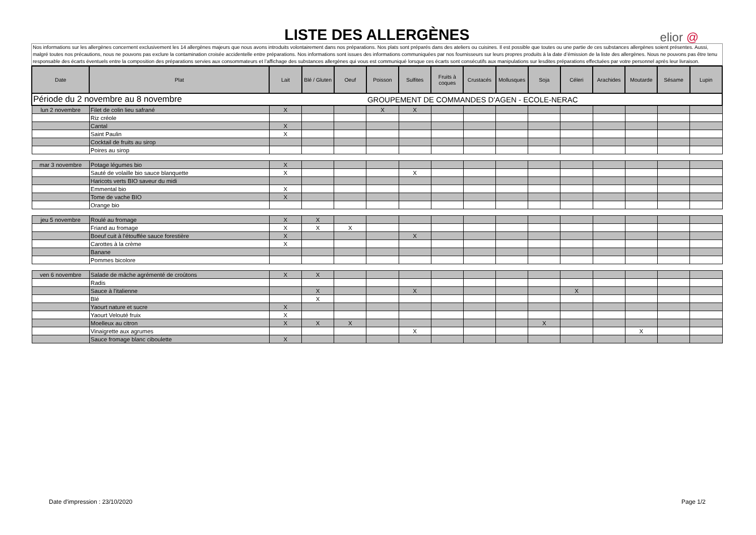LISTE DES ALLERGÈNES
elior @
Nos informations sur les allergènes concernent exclusivement les 14 allergènes majeurs que nous avons introduits volontairement dans nos préparations. Nos plats sont préparés dans des ateliers ou cuisines. Il est possible que toutes ou une partie de ces substances allergènes soient présentes. Aussi, malgré toutes nos précautions, nous ne pouvons pas exclure la contamination croisée accidentelle entre préparations. Nos informations sont issues des informations communiquées par nos fournisseurs sur leurs propres produits à la date d’émission de la liste des allergènes. Nous ne pouvons pas être tenu responsable des écarts éventuels entre la composition des préparations servies aux consommateurs et l’affichage des substances allergènes qui vous est communiqué lorsque ces écarts sont consécutifs aux manipulations sur lesdites préparations effectuées par votre personnel après leur livraison.
| Date | Plat | Lait | Blé / Gluten | Oeuf | Poisson | Sulfites | Fruits à coques | Crustacés | Mollusques | Soja | Céleri | Arachides | Moutarde | Sésame | Lupin |
| --- | --- | --- | --- | --- | --- | --- | --- | --- | --- | --- | --- | --- | --- | --- | --- |
| Période du 2 novembre au 8 novembre | | | | | GROUPEMENT DE COMMANDES D'AGEN - ECOLE-NERAC | | | | | | | | | | |
| lun 2 novembre | Filet de colin lieu safrané | X | | | X | X | | | | | | | | | |
| | Riz créole | | | | | | | | | | | | | | |
| | Cantal | X | | | | | | | | | | | | | |
| | Saint Paulin | X | | | | | | | | | | | | | |
| | Cocktail de fruits au sirop | | | | | | | | | | | | | | |
| | Poires au sirop | | | | | | | | | | | | | | |
| mar 3 novembre | Potage légumes bio | X | | | | | | | | | | | | | |
| | Sauté de volaille bio sauce blanquette | X | | | | X | | | | | | | | | |
| | Haricots verts BIO saveur du midi | | | | | | | | | | | | | | |
| | Emmental bio | X | | | | | | | | | | | | | |
| | Tome de vache BIO | X | | | | | | | | | | | | | |
| | Orange bio | | | | | | | | | | | | | | |
| jeu 5 novembre | Roulé au fromage | X | X | | | | | | | | | | | | |
| | Friand au fromage | X | X | X | | | | | | | | | | | |
| | Boeuf cuit à l'étouffée sauce forestière | X | | | | X | | | | | | | | | |
| | Carottes à la crème | X | | | | | | | | | | | | | |
| | Banane | | | | | | | | | | | | | | |
| | Pommes bicolore | | | | | | | | | | | | | | |
| ven 6 novembre | Salade de mâche agrémenté de croûtons | X | X | | | | | | | | | | | | |
| | Radis | | | | | | | | | | | | | | |
| | Sauce à l'italienne | | X | | | X | | | | | X | | | | |
| | Blé | | X | | | | | | | | | | | | |
| | Yaourt nature et sucre | X | | | | | | | | | | | | | |
| | Yaourt Velouté fruix | X | | | | | | | | | | | | | |
| | Moelleux au citron | X | X | X | | | | | | X | | | | | |
| | Vinaigrette aux agrumes | | | | | X | | | | | | | X | | |
| | Sauce fromage blanc ciboulette | X | | | | | | | | | | | | | |
Date d'impression : 23/10/2020 Page 1/2